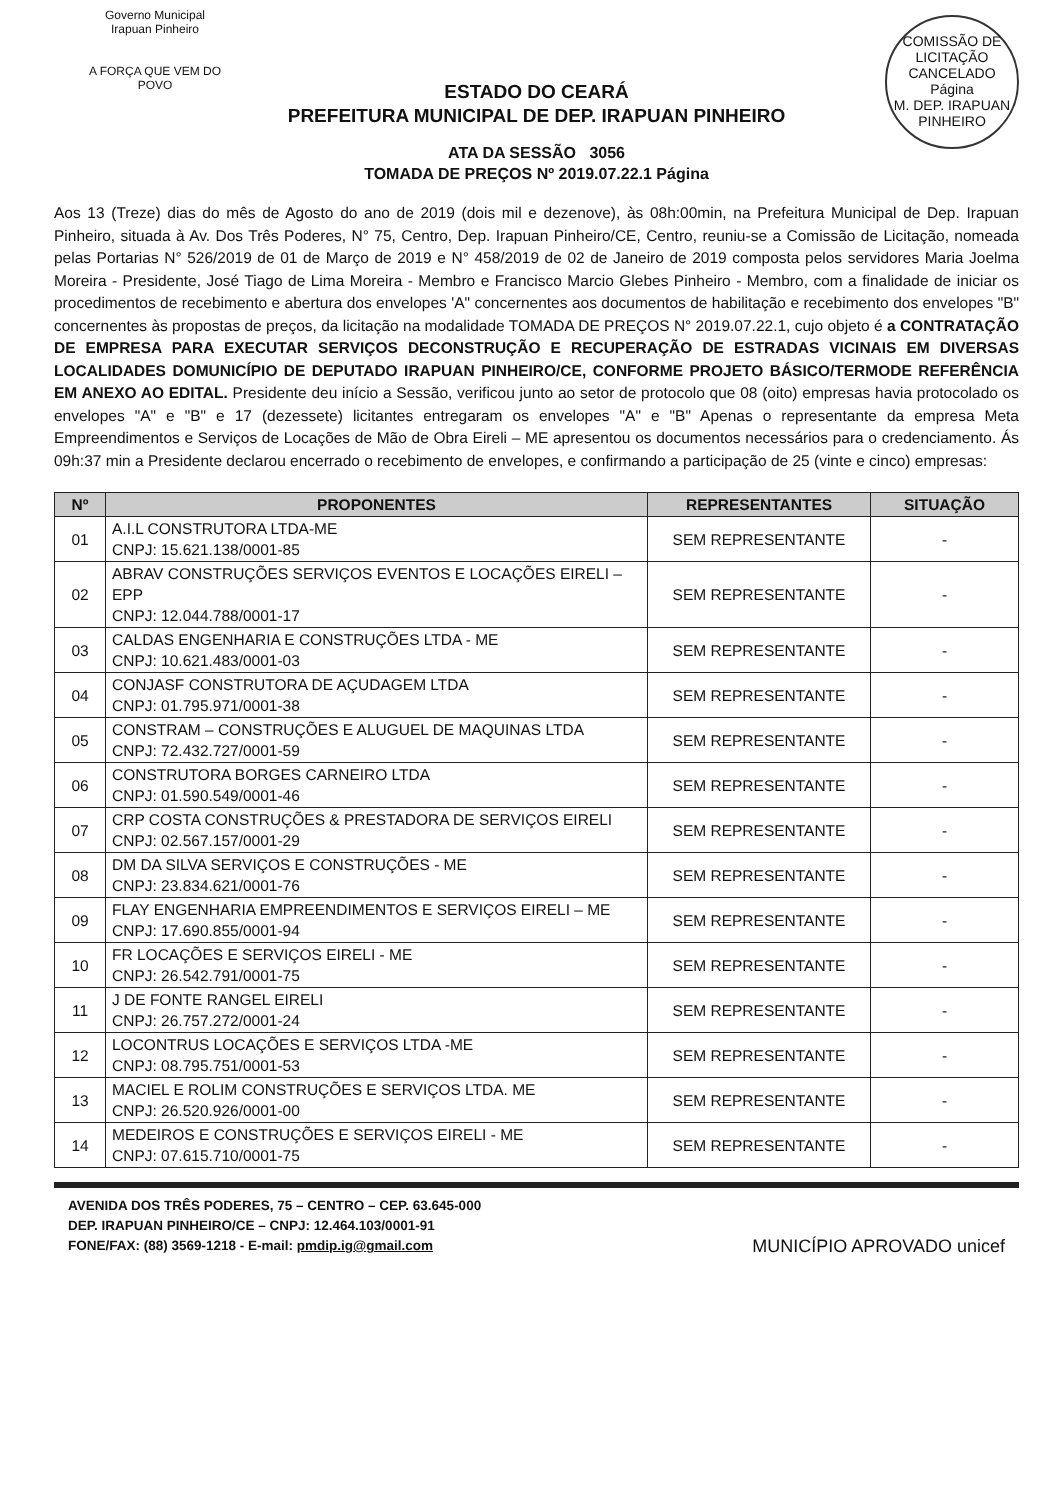Governo Municipal
Irapuan Pinheiro
A FORÇA QUE VEM DO POVO
COMISSÃO DE LICITAÇÃO
CANCELADO
Página
M. DEP. IRAPUAN PINHEIRO
ESTADO DO CEARÁ
PREFEITURA MUNICIPAL DE DEP. IRAPUAN PINHEIRO
ATA DA SESSÃO 3056
TOMADA DE PREÇOS Nº 2019.07.22.1 Página
Aos 13 (Treze) dias do mês de Agosto do ano de 2019 (dois mil e dezenove), às 08h:00min, na Prefeitura Municipal de Dep. Irapuan Pinheiro, situada à Av. Dos Três Poderes, N° 75, Centro, Dep. Irapuan Pinheiro/CE, Centro, reuniu-se a Comissão de Licitação, nomeada pelas Portarias N° 526/2019 de 01 de Março de 2019 e N° 458/2019 de 02 de Janeiro de 2019 composta pelos servidores Maria Joelma Moreira - Presidente, José Tiago de Lima Moreira - Membro e Francisco Marcio Glebes Pinheiro - Membro, com a finalidade de iniciar os procedimentos de recebimento e abertura dos envelopes 'A" concernentes aos documentos de habilitação e recebimento dos envelopes "B" concernentes às propostas de preços, da licitação na modalidade TOMADA DE PREÇOS N° 2019.07.22.1, cujo objeto é a CONTRATAÇÃO DE EMPRESA PARA EXECUTAR SERVIÇOS DECONSTRUÇÃO E RECUPERAÇÃO DE ESTRADAS VICINAIS EM DIVERSAS LOCALIDADES DOMUNICÍPIO DE DEPUTADO IRAPUAN PINHEIRO/CE, CONFORME PROJETO BÁSICO/TERMODE REFERÊNCIA EM ANEXO AO EDITAL. Presidente deu início a Sessão, verificou junto ao setor de protocolo que 08 (oito) empresas havia protocolado os envelopes "A" e "B" e 17 (dezessete) licitantes entregaram os envelopes "A" e "B" Apenas o representante da empresa Meta Empreendimentos e Serviços de Locações de Mão de Obra Eireli – ME apresentou os documentos necessários para o credenciamento. Ás 09h:37 min a Presidente declarou encerrado o recebimento de envelopes, e confirmando a participação de 25 (vinte e cinco) empresas:
| Nº | PROPONENTES | REPRESENTANTES | SITUAÇÃO |
| --- | --- | --- | --- |
| 01 | A.I.L CONSTRUTORA LTDA-ME CNPJ: 15.621.138/0001-85 | SEM REPRESENTANTE | - |
| 02 | ABRAV CONSTRUÇÕES SERVIÇOS EVENTOS E LOCAÇÕES EIRELI – EPP CNPJ: 12.044.788/0001-17 | SEM REPRESENTANTE | - |
| 03 | CALDAS ENGENHARIA E CONSTRUÇÕES LTDA - ME CNPJ: 10.621.483/0001-03 | SEM REPRESENTANTE | - |
| 04 | CONJASF CONSTRUTORA DE AÇUDAGEM LTDA CNPJ: 01.795.971/0001-38 | SEM REPRESENTANTE | - |
| 05 | CONSTRAM – CONSTRUÇÕES E ALUGUEL DE MAQUINAS LTDA CNPJ: 72.432.727/0001-59 | SEM REPRESENTANTE | - |
| 06 | CONSTRUTORA BORGES CARNEIRO LTDA CNPJ: 01.590.549/0001-46 | SEM REPRESENTANTE | - |
| 07 | CRP COSTA CONSTRUÇÕES & PRESTADORA DE SERVIÇOS EIRELI CNPJ: 02.567.157/0001-29 | SEM REPRESENTANTE | - |
| 08 | DM DA SILVA SERVIÇOS E CONSTRUÇÕES - ME CNPJ: 23.834.621/0001-76 | SEM REPRESENTANTE | - |
| 09 | FLAY ENGENHARIA EMPREENDIMENTOS E SERVIÇOS EIRELI – ME CNPJ: 17.690.855/0001-94 | SEM REPRESENTANTE | - |
| 10 | FR LOCAÇÕES E SERVIÇOS EIRELI - ME CNPJ: 26.542.791/0001-75 | SEM REPRESENTANTE | - |
| 11 | J DE FONTE RANGEL EIRELI CNPJ: 26.757.272/0001-24 | SEM REPRESENTANTE | - |
| 12 | LOCONTRUS LOCAÇÕES E SERVIÇOS LTDA -ME CNPJ: 08.795.751/0001-53 | SEM REPRESENTANTE | - |
| 13 | MACIEL E ROLIM CONSTRUÇÕES E SERVIÇOS LTDA. ME CNPJ: 26.520.926/0001-00 | SEM REPRESENTANTE | - |
| 14 | MEDEIROS E CONSTRUÇÕES E SERVIÇOS EIRELI - ME CNPJ: 07.615.710/0001-75 | SEM REPRESENTANTE | - |
AVENIDA DOS TRÊS PODERES, 75 – CENTRO – CEP. 63.645-000
DEP. IRAPUAN PINHEIRO/CE – CNPJ: 12.464.103/0001-91
FONE/FAX: (88) 3569-1218 - E-mail: pmdip.ig@gmail.com MUNICÍPIO APROVADO unicef